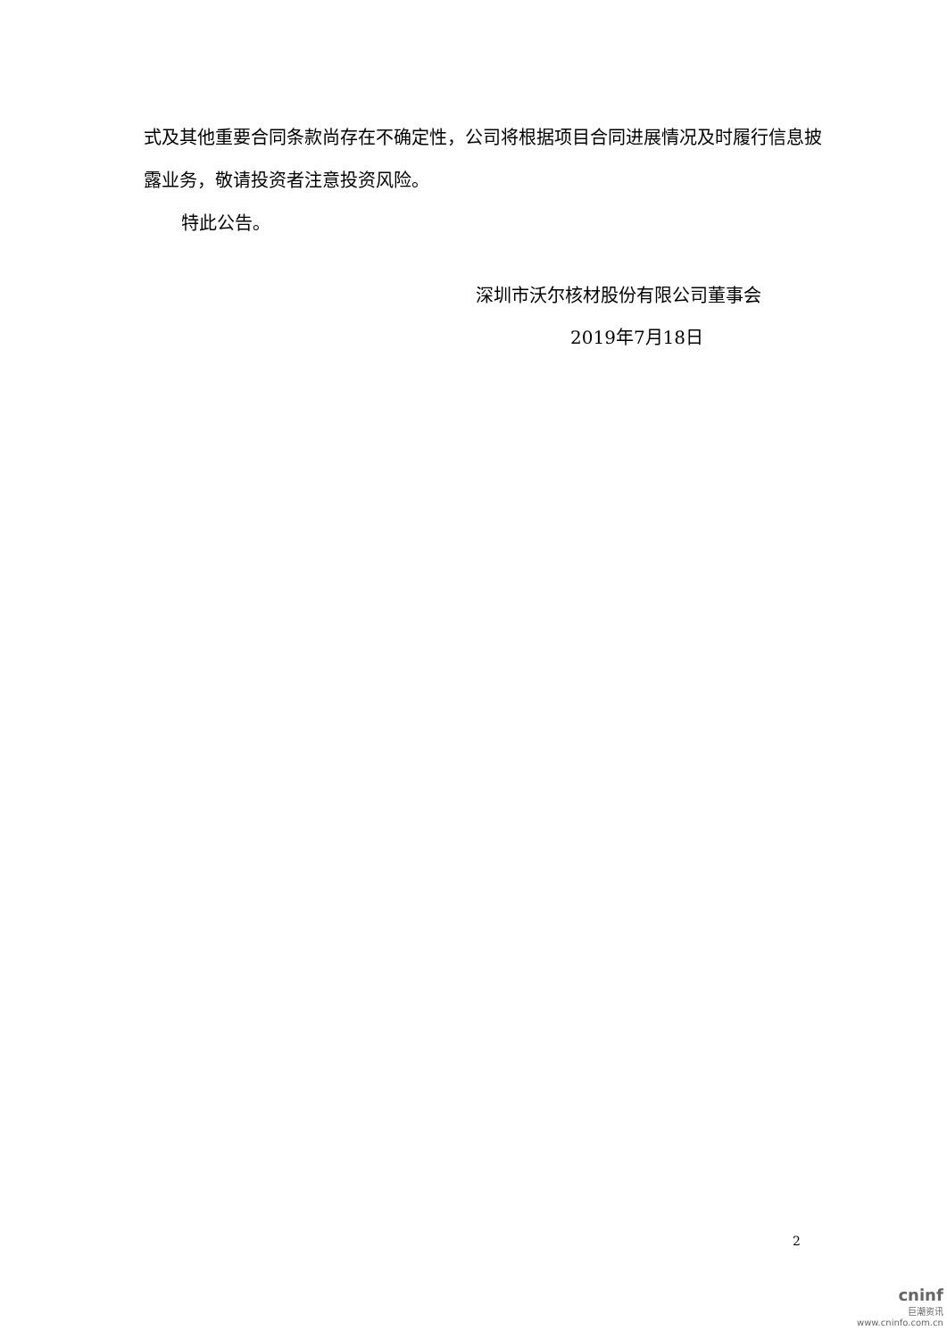式及其他重要合同条款尚存在不确定性，公司将根据项目合同进展情况及时履行信息披露业务，敬请投资者注意投资风险。
特此公告。
深圳市沃尔核材股份有限公司董事会
2019年7月18日
2
cninf
巨潮资讯
www.cninfo.com.cn